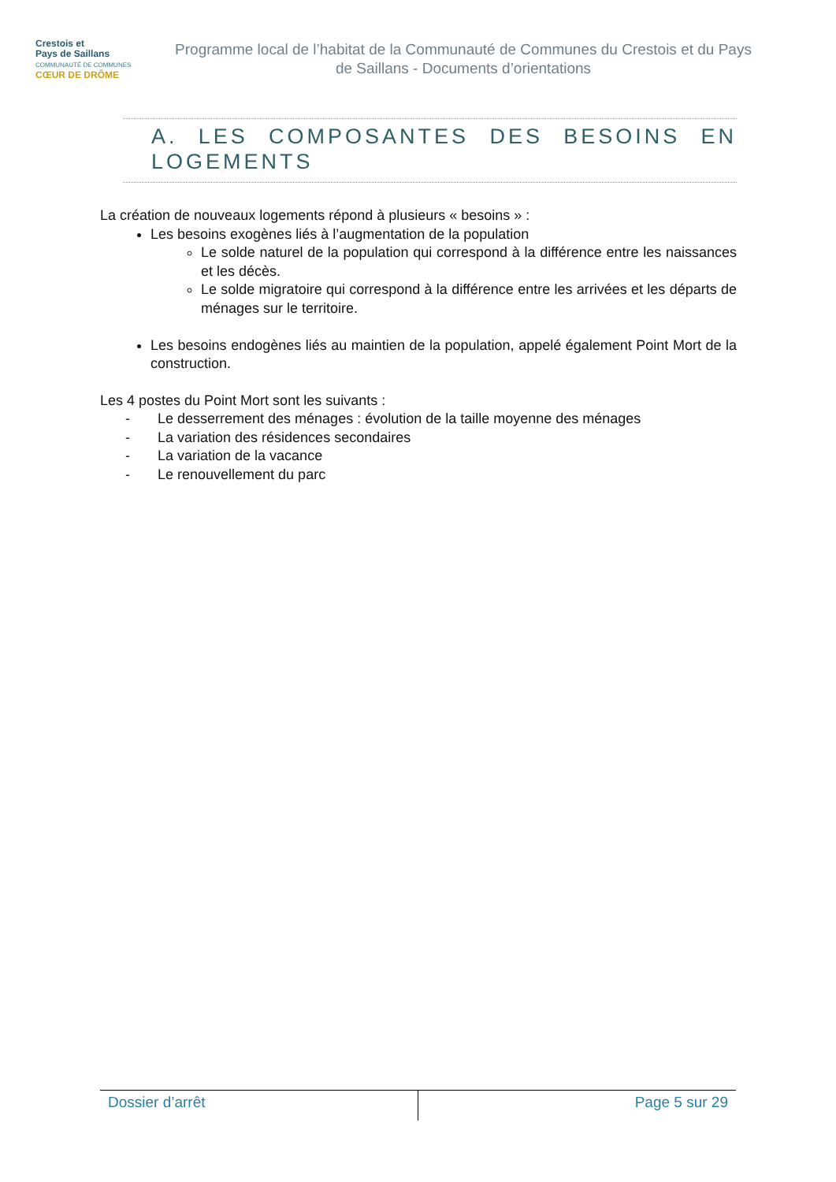Crestois et
Pays de Saillans
COMMUNAUTÉ DE COMMUNES
CŒUR DE DRÔME
Programme local de l’habitat de la Communauté de Communes du Crestois et du Pays de Saillans - Documents d’orientations
A. LES COMPOSANTES DES BESOINS EN LOGEMENTS
La création de nouveaux logements répond à plusieurs « besoins » :
Les besoins exogènes liés à l’augmentation de la population
Le solde naturel de la population qui correspond à la différence entre les naissances et les décès.
Le solde migratoire qui correspond à la différence entre les arrivées et les départs de ménages sur le territoire.
Les besoins endogènes liés au maintien de la population, appelé également Point Mort de la construction.
Les 4 postes du Point Mort sont les suivants :
- Le desserrement des ménages : évolution de la taille moyenne des ménages
- La variation des résidences secondaires
- La variation de la vacance
- Le renouvellement du parc
Dossier d’arrêt Page 5 sur 29